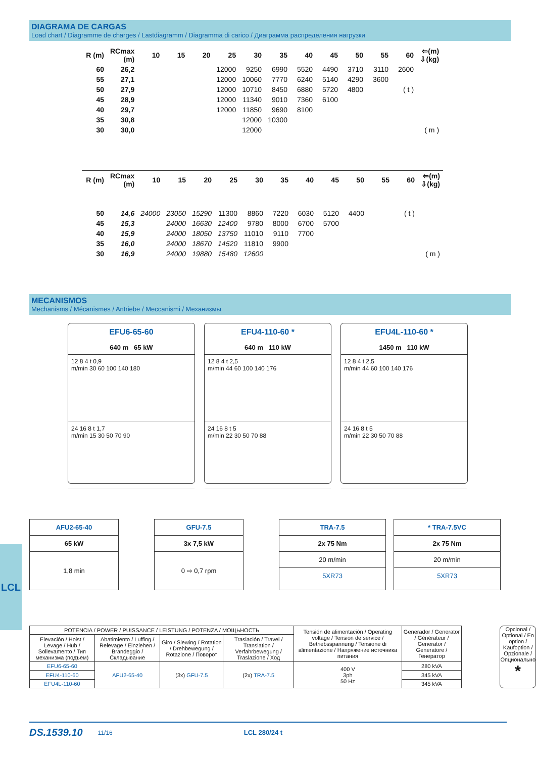DIAGRAMA DE CARGAS
Load chart / Diagramme de charges / Lastdiagramm / Diagramma di carico / Диаграмма распределения нагрузки
| R (m) | RCmax (m) | 10 | 15 | 20 | 25 | 30 | 35 | 40 | 45 | 50 | 55 | 60 | ⇦(m) ⇩(kg) |
| --- | --- | --- | --- | --- | --- | --- | --- | --- | --- | --- | --- | --- | --- |
| 60 | 26,2 | | | | 12000 | 9250 | 6990 | 5520 | 4490 | 3710 | 3110 | 2600 | |
| 55 | 27,1 | | | | 12000 | 10060 | 7770 | 6240 | 5140 | 4290 | 3600 | | |
| 50 | 27,9 | | | | 12000 | 10710 | 8450 | 6880 | 5720 | 4800 | | ( t ) | |
| 45 | 28,9 | | | | 12000 | 11340 | 9010 | 7360 | 6100 | | | | |
| 40 | 29,7 | | | | 12000 | 11850 | 9690 | 8100 | | | | | |
| 35 | 30,8 | | | | | 12000 | 10300 | | | | | | |
| 30 | 30,0 | | | | | 12000 | | | | | | | ( m ) |
| R (m) | RCmax (m) | 10 | 15 | 20 | 25 | 30 | 35 | 40 | 45 | 50 | 55 | 60 | ⇦(m) ⇩(kg) |
| --- | --- | --- | --- | --- | --- | --- | --- | --- | --- | --- | --- | --- | --- |
| 50 | 14,6 | 24000 | 23050 | 15290 | 11300 | 8860 | 7220 | 6030 | 5120 | 4400 | | ( t ) | |
| 45 | 15,3 | | 24000 | 16630 | 12400 | 9780 | 8000 | 6700 | 5700 | | | | |
| 40 | 15,9 | | 24000 | 18050 | 13750 | 11010 | 9110 | 7700 | | | | | |
| 35 | 16,0 | | 24000 | 18670 | 14520 | 11810 | 9900 | | | | | | |
| 30 | 16,9 | | 24000 | 19880 | 15480 | 12600 | | | | | | | ( m ) |
MECANISMOS
Mechanisms / Mécanismes / Antriebe / Meccanismi / Механизмы
EFU6-65-60
640 m 65 kW
12 8 4 t 0,9
m/min 30 60 100 140 180
24 16 8 t 1,7
m/min 15 30 50 70 90
EFU4-110-60 *
640 m 110 kW
12 8 4 t 2,5
m/min 44 60 100 140 176
24 16 8 t 5
m/min 22 30 50 70 88
EFU4L-110-60 *
1450 m 110 kW
12 8 4 t 2,5
m/min 44 60 100 140 176
24 16 8 t 5
m/min 22 30 50 70 88
AFU2-65-40
65 kW
1,8 min
GFU-7.5
3x 7,5 kW
0 ⇨ 0,7 rpm
TRA-7.5
2x 75 Nm
20 m/min
5XR73
* TRA-7.5VC
2x 75 Nm
20 m/min
5XR73
| POTENCIA / POWER / PUISSANCE / LEISTUNG / POTENZA / МОЩЬНОСТЬ | | | | Tensión de alimentación / Operating voltage / Tension de service / Betriebsspannung / Tensione di alimentazione / Напряжение источника питания | Generador / Generator / Générateur / Generator / Generatore / Генератор |
| --- | --- | --- | --- | --- | --- |
| Elevación / Hoist / Levage / Hub / Sollevamento / Тип механизма (подъем) | Abatimiento / Luffing / Relevage / Einziehen / Brandeggio / Складывание | Giro / Slewing / Rotation / Drehbewegung / Rotazione / Поворот | Traslación / Travel / Translation / Verfahrbewegung / Traslazione / Ход | | |
| EFU6-65-60 | AFU2-65-40 | (3x) GFU-7.5 | (2x) TRA-7.5 | 400 V 3ph 50 Hz | 280 kVA |
| EFU4-110-60 | | | | | 345 kVA |
| EFU4L-110-60 | | | | | 345 kVA |
Opcional / Optional / En option / Kaufoption / Opzionale / Опционально
*
LCL
DS.1539.10 11/16 LCL 280/24 t